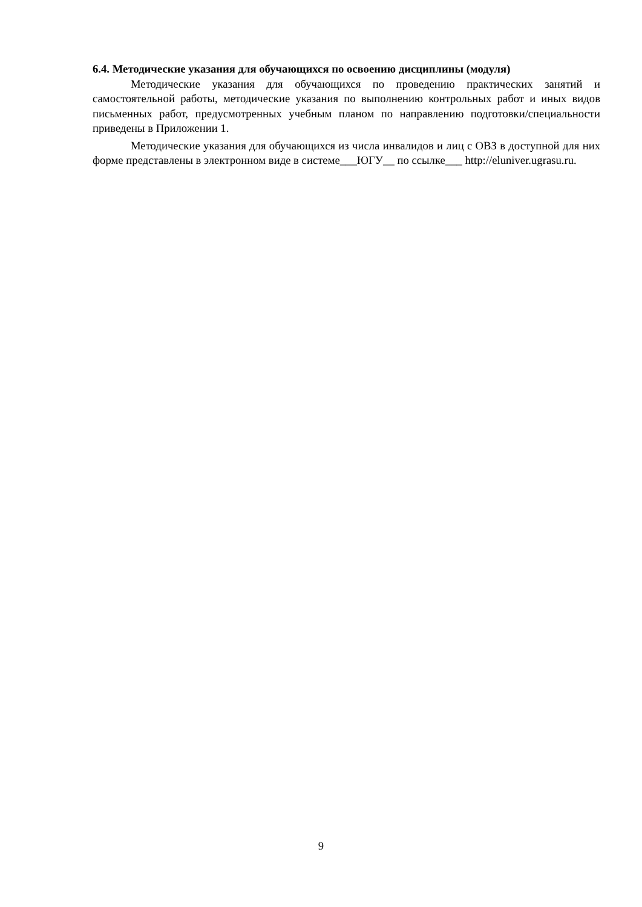6.4. Методические указания для обучающихся по освоению дисциплины (модуля)
Методические указания для обучающихся по проведению практических занятий и самостоятельной работы, методические указания по выполнению контрольных работ и иных видов письменных работ, предусмотренных учебным планом по направлению подготовки/специальности приведены в Приложении 1.
Методические указания для обучающихся из числа инвалидов и лиц с ОВЗ в доступной для них форме представлены в электронном виде в системе___ЮГУ__ по ссылке___ http://eluniver.ugrasu.ru.
9